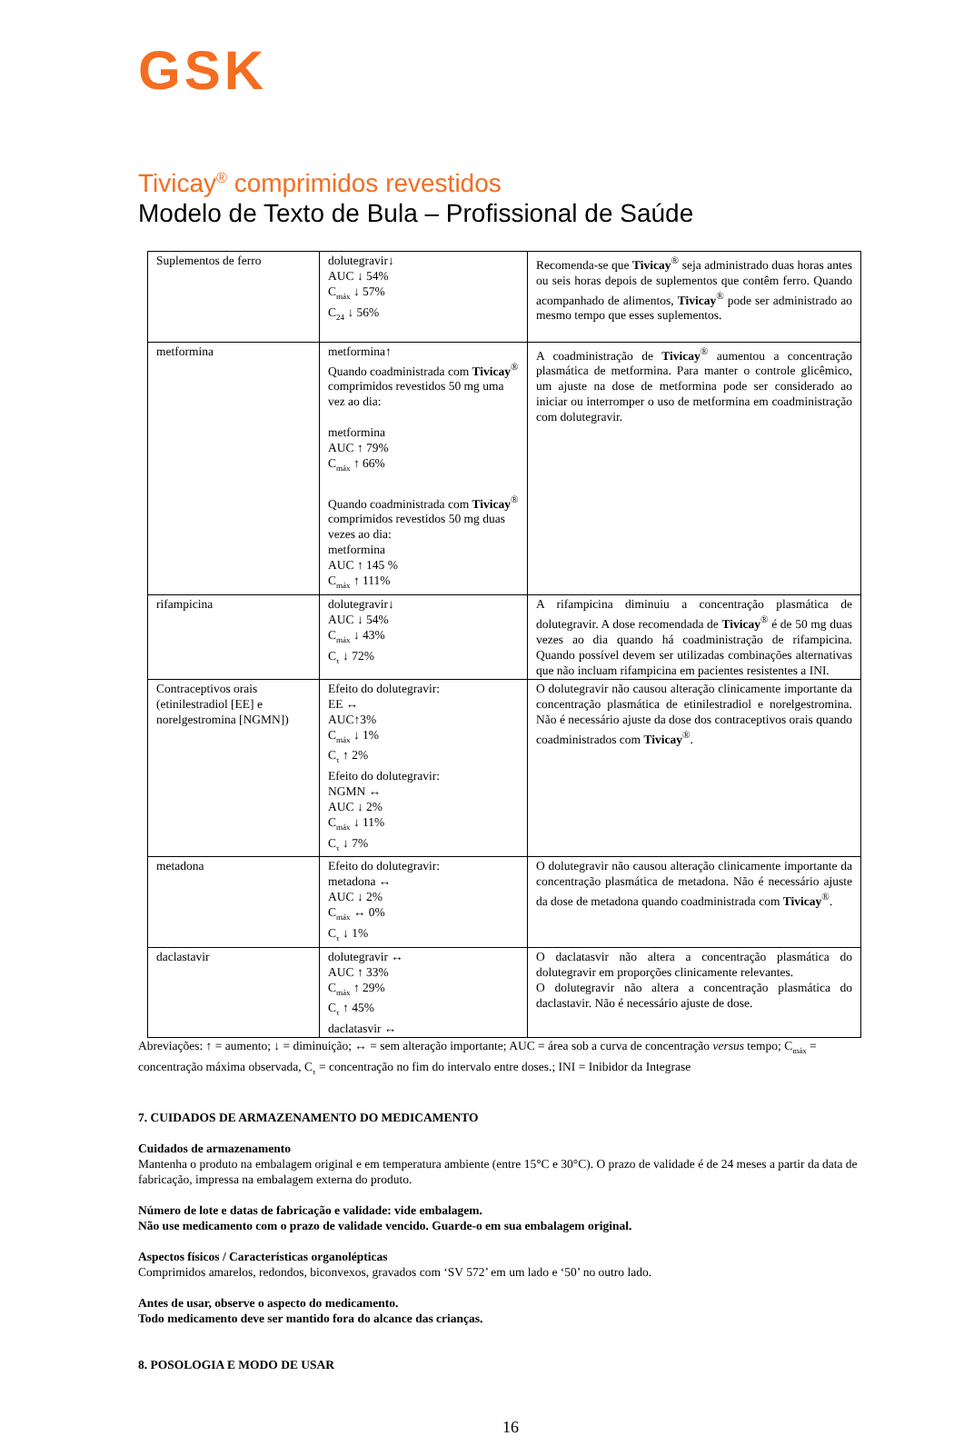GSK
Tivicay<sup>®</sup> comprimidos revestidos
Modelo de Texto de Bula – Profissional de Saúde
| Suplementos de ferro | dolutegravir↓ AUC ↓ 54% C<sub>máx</sub> ↓ 57% C<sub>24</sub> ↓ 56% | Recomenda-se que Tivicay<sup>®</sup> seja administrado duas horas antes ou seis horas depois de suplementos que contêm ferro. Quando acompanhado de alimentos, Tivicay<sup>®</sup> pode ser administrado ao mesmo tempo que esses suplementos. |
| metformina | metformina↑ Quando coadministrada com Tivicay<sup>®</sup> comprimidos revestidos 50 mg uma vez ao dia: metformina AUC ↑ 79% C<sub>máx</sub> ↑ 66% Quando coadministrada com Tivicay<sup>®</sup> comprimidos revestidos 50 mg duas vezes ao dia: metformina AUC ↑ 145 % C<sub>máx</sub> ↑ 111% | A coadministração de Tivicay<sup>®</sup> aumentou a concentração plasmática de metformina. Para manter o controle glicêmico, um ajuste na dose de metformina pode ser considerado ao iniciar ou interromper o uso de metformina em coadministração com dolutegravir. |
| rifampicina | dolutegravir↓ AUC ↓ 54% C<sub>máx</sub> ↓ 43% C<sub>τ</sub> ↓ 72% | A rifampicina diminuiu a concentração plasmática de dolutegravir. A dose recomendada de Tivicay<sup>®</sup> é de 50 mg duas vezes ao dia quando há coadministração de rifampicina. Quando possível devem ser utilizadas combinações alternativas que não incluam rifampicina em pacientes resistentes a INI. |
| Contraceptivos orais (etinilestradiol [EE] e norelgestromina [NGMN]) | Efeito do dolutegravir: EE ↔ AUC↑3% C<sub>máx</sub> ↓ 1% C<sub>τ</sub> ↑ 2% Efeito do dolutegravir: NGMN ↔ AUC ↓ 2% C<sub>máx</sub> ↓ 11% C<sub>τ</sub> ↓ 7% | O dolutegravir não causou alteração clinicamente importante da concentração plasmática de etinilestradiol e norelgestromina. Não é necessário ajuste da dose dos contraceptivos orais quando coadministrados com Tivicay<sup>®</sup>. |
| metadona | Efeito do dolutegravir: metadona ↔ AUC ↓ 2% C<sub>máx</sub> ↔ 0% C<sub>τ</sub> ↓ 1% | O dolutegravir não causou alteração clinicamente importante da concentração plasmática de metadona. Não é necessário ajuste da dose de metadona quando coadministrada com Tivicay<sup>®</sup>. |
| daclastavir | dolutegravir ↔ AUC ↑ 33% C<sub>máx</sub> ↑ 29% C<sub>τ</sub> ↑ 45% daclatasvir ↔ | O daclatasvir não altera a concentração plasmática do dolutegravir em proporções clinicamente relevantes. O dolutegravir não altera a concentração plasmática do daclastavir. Não é necessário ajuste de dose. |
Abreviações: ↑ = aumento; ↓ = diminuição; ↔ = sem alteração importante; AUC = área sob a curva de concentração versus tempo; C<sub>máx</sub> = concentração máxima observada, C<sub>τ</sub> = concentração no fim do intervalo entre doses.; INI = Inibidor da Integrase
7. CUIDADOS DE ARMAZENAMENTO DO MEDICAMENTO
Cuidados de armazenamento
Mantenha o produto na embalagem original e em temperatura ambiente (entre 15°C e 30°C). O prazo de validade é de 24 meses a partir da data de fabricação, impressa na embalagem externa do produto.
Número de lote e datas de fabricação e validade: vide embalagem.
Não use medicamento com o prazo de validade vencido. Guarde-o em sua embalagem original.
Aspectos físicos / Características organolépticas
Comprimidos amarelos, redondos, biconvexos, gravados com ‘SV 572’ em um lado e ‘50’ no outro lado.
Antes de usar, observe o aspecto do medicamento.
Todo medicamento deve ser mantido fora do alcance das crianças.
8. POSOLOGIA E MODO DE USAR
16